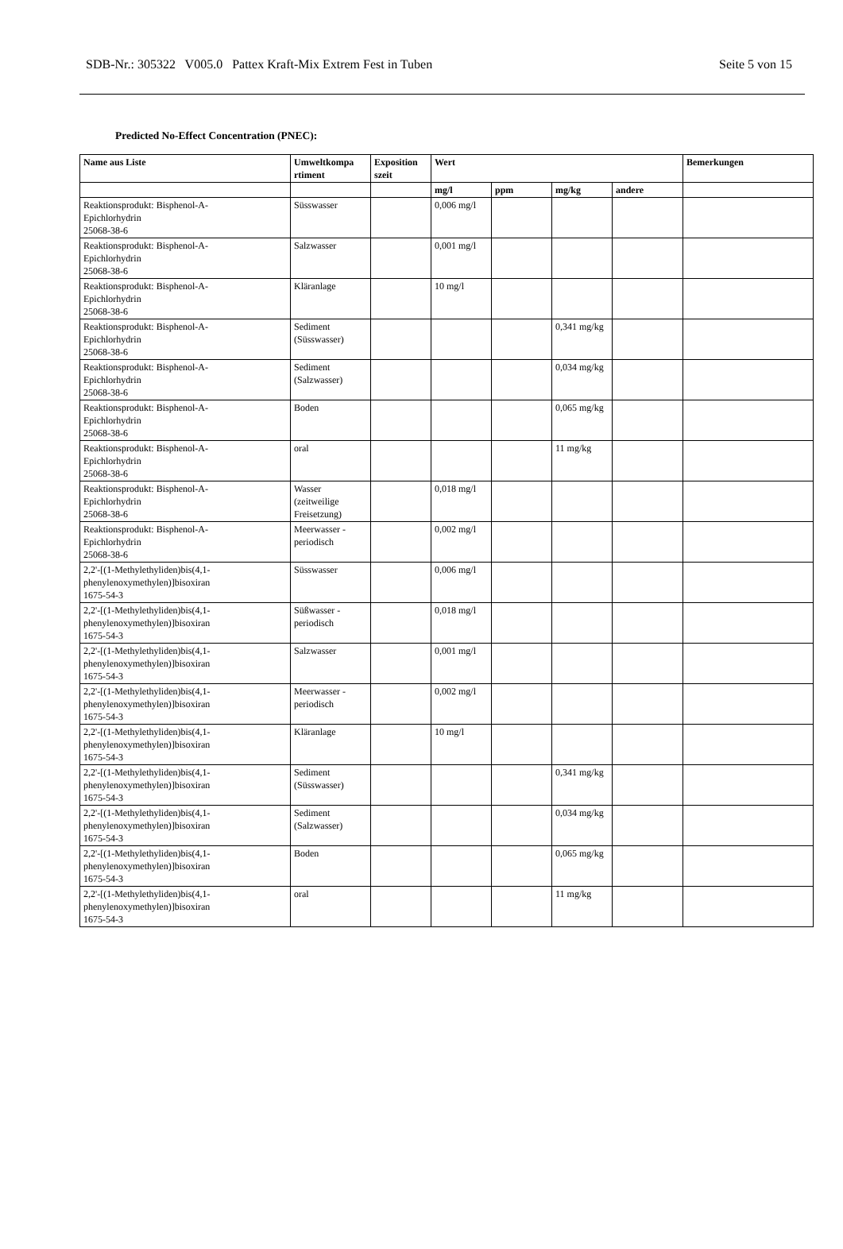SDB-Nr.: 305322 V005.0 Pattex Kraft-Mix Extrem Fest in Tuben Seite 5 von 15
Predicted No-Effect Concentration (PNEC):
| Name aus Liste | Umweltkompa rtiment | Exposition szeit | Wert | | | | Bemerkungen |
| --- | --- | --- | --- | --- | --- | --- | --- |
| | | | mg/l | ppm | mg/kg | andere | |
| Reaktionsprodukt: Bisphenol-A- Epichlorhydrin 25068-38-6 | Süsswasser | | 0,006 mg/l | | | | |
| Reaktionsprodukt: Bisphenol-A- Epichlorhydrin 25068-38-6 | Salzwasser | | 0,001 mg/l | | | | |
| Reaktionsprodukt: Bisphenol-A- Epichlorhydrin 25068-38-6 | Kläranlage | | 10 mg/l | | | | |
| Reaktionsprodukt: Bisphenol-A- Epichlorhydrin 25068-38-6 | Sediment (Süsswasser) | | | | 0,341 mg/kg | | |
| Reaktionsprodukt: Bisphenol-A- Epichlorhydrin 25068-38-6 | Sediment (Salzwasser) | | | | 0,034 mg/kg | | |
| Reaktionsprodukt: Bisphenol-A- Epichlorhydrin 25068-38-6 | Boden | | | | 0,065 mg/kg | | |
| Reaktionsprodukt: Bisphenol-A- Epichlorhydrin 25068-38-6 | oral | | | | 11 mg/kg | | |
| Reaktionsprodukt: Bisphenol-A- Epichlorhydrin 25068-38-6 | Wasser (zeitweilige Freisetzung) | | 0,018 mg/l | | | | |
| Reaktionsprodukt: Bisphenol-A- Epichlorhydrin 25068-38-6 | Meerwasser - periodisch | | 0,002 mg/l | | | | |
| 2,2'-[(1-Methylethyliden)bis(4,1- phenylenoxymethylen)]bisoxiran 1675-54-3 | Süsswasser | | 0,006 mg/l | | | | |
| 2,2'-[(1-Methylethyliden)bis(4,1- phenylenoxymethylen)]bisoxiran 1675-54-3 | Süßwasser - periodisch | | 0,018 mg/l | | | | |
| 2,2'-[(1-Methylethyliden)bis(4,1- phenylenoxymethylen)]bisoxiran 1675-54-3 | Salzwasser | | 0,001 mg/l | | | | |
| 2,2'-[(1-Methylethyliden)bis(4,1- phenylenoxymethylen)]bisoxiran 1675-54-3 | Meerwasser - periodisch | | 0,002 mg/l | | | | |
| 2,2'-[(1-Methylethyliden)bis(4,1- phenylenoxymethylen)]bisoxiran 1675-54-3 | Kläranlage | | 10 mg/l | | | | |
| 2,2'-[(1-Methylethyliden)bis(4,1- phenylenoxymethylen)]bisoxiran 1675-54-3 | Sediment (Süsswasser) | | | | 0,341 mg/kg | | |
| 2,2'-[(1-Methylethyliden)bis(4,1- phenylenoxymethylen)]bisoxiran 1675-54-3 | Sediment (Salzwasser) | | | | 0,034 mg/kg | | |
| 2,2'-[(1-Methylethyliden)bis(4,1- phenylenoxymethylen)]bisoxiran 1675-54-3 | Boden | | | | 0,065 mg/kg | | |
| 2,2'-[(1-Methylethyliden)bis(4,1- phenylenoxymethylen)]bisoxiran 1675-54-3 | oral | | | | 11 mg/kg | | |